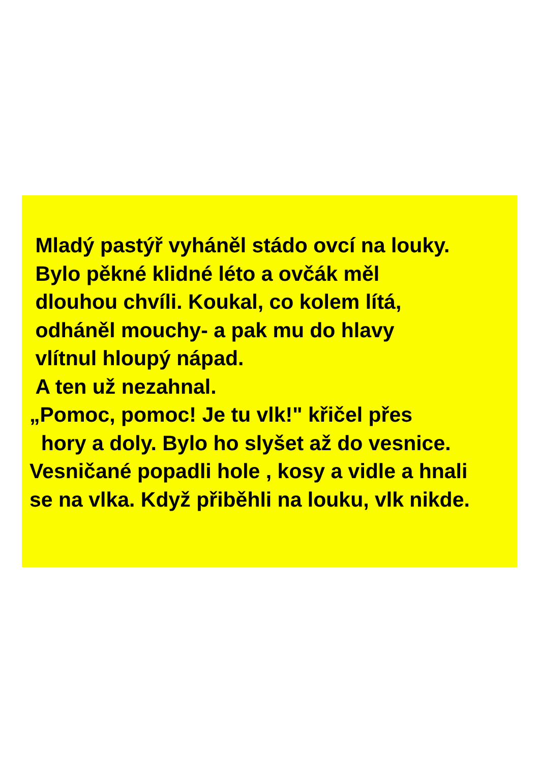Mladý pastýř vyháněl stádo ovcí na louky.
Bylo pěkné klidné léto a ovčák měl
dlouhou chvíli. Koukal, co kolem lítá,
odháněl mouchy- a pak mu do hlavy
vlítnul hloupý nápad.
A ten už nezahnal.
„Pomoc, pomoc! Je tu vlk!" křičel přes
hory a doly. Bylo ho slyšet až do vesnice.
Vesničané popadli hole , kosy a vidle a hnali
se na vlka. Když přiběhli na louku, vlk nikde.